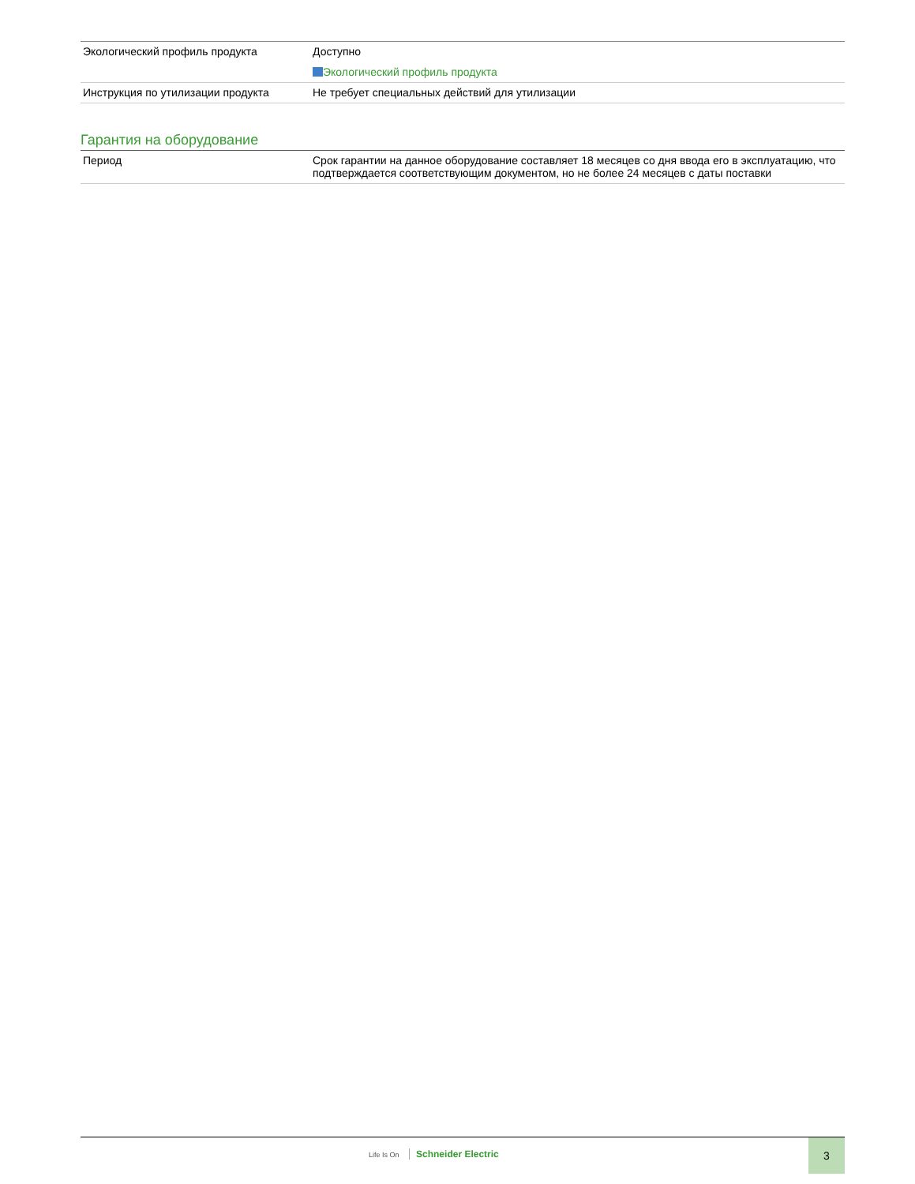| Экологический профиль продукта | Доступно Экологический профиль продукта |
| Инструкция по утилизации продукта | Не требует специальных действий для утилизации |
Гарантия на оборудование
| Период | Срок гарантии на данное оборудование составляет 18 месяцев со дня ввода его в эксплуатацию, что подтверждается соответствующим документом, но не более 24 месяцев с даты поставки |
Life Is On Schneider Electric
3